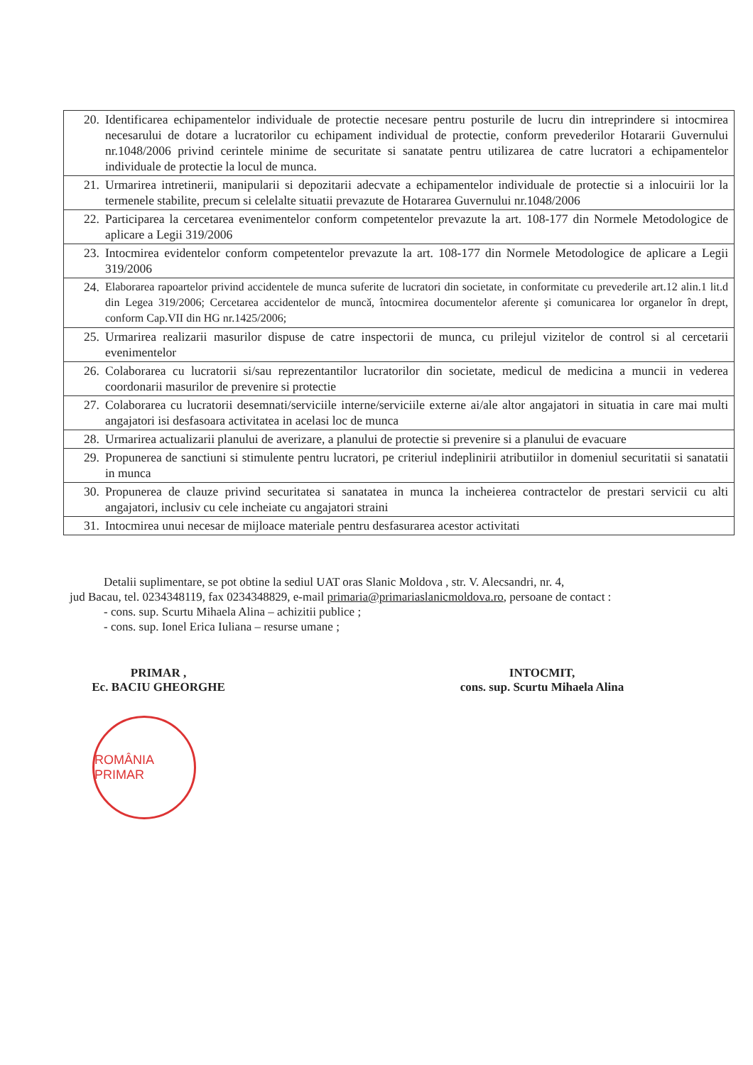| 20. Identificarea echipamentelor individuale de protectie necesare pentru posturile de lucru din intreprindere si intocmirea necesarului de dotare a lucratorilor cu echipament individual de protectie, conform prevederilor Hotararii Guvernului nr.1048/2006 privind cerintele minime de securitate si sanatate pentru utilizarea de catre lucratori a echipamentelor individuale de protectie la locul de munca. |
| 21. Urmarirea intretinerii, manipularii si depozitarii adecvate a echipamentelor individuale de protectie si a inlocuirii lor la termenele stabilite, precum si celelalte situatii prevazute de Hotararea Guvernului nr.1048/2006 |
| 22. Participarea la cercetarea evenimentelor conform competentelor prevazute la art. 108-177 din Normele Metodologice de aplicare a Legii 319/2006 |
| 23. Intocmirea evidentelor conform competentelor prevazute la art. 108-177 din Normele Metodologice de aplicare a Legii 319/2006 |
| 24. Elaborarea rapoartelor privind accidentele de munca suferite de lucratori din societate, in conformitate cu prevederile art.12 alin.1 lit.d din Legea 319/2006; Cercetarea accidentelor de muncă, întocmirea documentelor aferente şi comunicarea lor organelor în drept, conform Cap.VII din HG nr.1425/2006; |
| 25. Urmarirea realizarii masurilor dispuse de catre inspectorii de munca, cu prilejul vizitelor de control si al cercetarii evenimentelor |
| 26. Colaborarea cu lucratorii si/sau reprezentantilor lucratorilor din societate, medicul de medicina a muncii in vederea coordonarii masurilor de prevenire si protectie |
| 27. Colaborarea cu lucratorii desemnati/serviciile interne/serviciile externe ai/ale altor angajatori in situatia in care mai multi angajatori isi desfasoara activitatea in acelasi loc de munca |
| 28. Urmarirea actualizarii planului de averizare, a planului de protectie si prevenire si a planului de evacuare |
| 29. Propunerea de sanctiuni si stimulente pentru lucratori, pe criteriul indeplinirii atributiilor in domeniul securitatii si sanatatii in munca |
| 30. Propunerea de clauze privind securitatea si sanatatea in munca la incheierea contractelor de prestari servicii cu alti angajatori, inclusiv cu cele incheiate cu angajatori straini |
| 31. Intocmirea unui necesar de mijloace materiale pentru desfasurarea acestor activitati |
Detalii suplimentare, se pot obtine la sediul UAT oras Slanic Moldova , str. V. Alecsandri, nr. 4,
jud Bacau, tel. 0234348119, fax 0234348829, e-mail primaria@primariaslanicmoldova.ro, persoane de contact :
- cons. sup. Scurtu Mihaela Alina – achizitii publice ;
- cons. sup. Ionel Erica Iuliana – resurse umane ;
PRIMAR ,
Ec. BACIU GHEORGHE
INTOCMIT,
cons. sup. Scurtu Mihaela Alina
ROMÂNIA PRIMAR